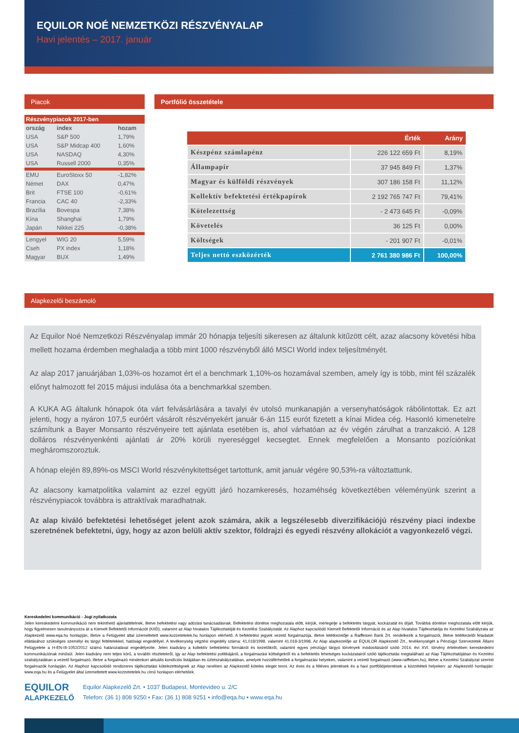EQUILOR NOÉ NEMZETKÖZI RÉSZVÉNYALAP
Havi jelentés – 2017. január
Piacok
| Részvénypiacok 2017-ben | | |
| ország | index | hozam |
| USA | S&P 500 | 1,79% |
| USA | S&P Midcap 400 | 1,60% |
| USA | NASDAQ | 4,30% |
| USA | Russell 2000 | 0,35% |
| EMU | EuroStoxx 50 | -1,82% |
| Német | DAX | 0,47% |
| Brit | FTSE 100 | -0,61% |
| Francia | CAC 40 | -2,33% |
| Brazília | Bovespa | 7,38% |
| Kína | Shanghai | 1,79% |
| Japán | Nikkei 225 | -0,38% |
| Lengyel | WIG 20 | 5,59% |
| Cseh | PX index | 1,18% |
| Magyar | BUX | 1,49% |
Portfólió összetétele
| | Érték | Arány |
| --- | --- | --- |
| Készpénz számlapénz | 226 122 659 Ft | 8,19% |
| Állampapír | 37 945 849 Ft | 1,37% |
| Magyar és külföldi részvények | 307 186 158 Ft | 11,12% |
| Kollektív befektetési értékpapírok | 2 192 765 747 Ft | 79,41% |
| Kötelezettség | - 2 473 645 Ft | -0,09% |
| Követelés | 36 125 Ft | 0,00% |
| Költségek | - 201 907 Ft | -0,01% |
| Teljes nettó eszközérték | 2 761 380 986 Ft | 100,00% |
Alapkezelői beszámoló
Az Equilor Noé Nemzetközi Részvényalap immár 20 hónapja teljesíti sikeresen az általunk kitűzött célt, azaz alacsony követési hiba mellett hozama érdemben meghaladja a több mint 1000 részvényből álló MSCI World index teljesítményét.
Az alap 2017 januárjában 1,03%-os hozamot ért el a benchmark 1,10%-os hozamával szemben, amely így is több, mint fél százalék előnyt halmozott fel 2015 májusi indulása óta a benchmarkkal szemben.
A KUKA AG általunk hónapok óta várt felvásárlására a tavalyi év utolsó munkanapján a versenyhatóságok rábólintottak. Ez azt jelenti, hogy a nyáron 107,5 euróért vásárolt részvényekért január 6-án 115 eurót fizetett a kínai Midea cég. Hasonló kimenetelre számítunk a Bayer Monsanto részvényeire tett ajánlata esetében is, ahol várhatóan az év végén zárulhat a tranzakció. A 128 dolláros részvényenkénti ajánlati ár 20% körüli nyereséggel kecsegtet. Ennek megfelelően a Monsanto pozíciónkat megháromszoroztuk.
A hónap elején 89,89%-os MSCI World részvénykitettséget tartottunk, amit január végére 90,53%-ra változtattunk.
Az alacsony kamatpolitika valamint az ezzel együtt járó hozamkeresés, hozaméhség következtében véleményünk szerint a részvénypiacok továbbra is attraktívak maradhatnak.
Az alap kiváló befektetési lehetőséget jelent azok számára, akik a legszélesebb diverzifikációjú részvény piaci indexbe szeretnének befektetni, úgy, hogy az azon belüli aktív szektor, földrajzi és egyedi részvény allokációt a vagyonkezelő végzi.
Kereskedelmi kommunikáció - Jogi nyilatkozata
Jelen kereskedelmi kommunikáció nem tekinthető ajánlattételnek, illetve befektetési vagy adózási tanácsadásnak. Befektetési döntése meghozatala előtt, kérjük, mérlegelje a befektetés tárgyát, kockázatát és díjait. Továbbá döntése meghozatala előtt kérjük, hogy figyelmesen tanulmányozza át a Kiemelt Befektetői Információt (KIID), valamint az Alap hivatalos Tájékoztatóját és Kezelési Szabályzatát. Az Alaphoz kapcsolódó Kiemelt Befektetői Információ és az Alap hivatalos Tájékoztatója és Kezelési Szabályzata az Alapkezelő www.eqa.hu honlapján, illetve a Felügyelet által üzemeltetett www.kozzetetelek.hu honlapon elérhető. A befektetési jegyek vezető forgalmazója, illetve letétkezelője a Raiffeisen Bank Zrt. rendelkezik a forgalmazói, illetve letétkezelői feladatok ellátásához szükséges személyi és tárgyi feltételekkel, hatósági engedéllyel. A tevékenység végzési engedély száma: 41.018/1998. valamint 41.018-3/1998. Az Alap alapkezelője az EQUILOR Alapkezelő Zrt., tevékenységét a Pénzügyi Szervezetek Állami Felügyelete a H-EN-III-1052/2012 számú határozatával engedélyezte. Jelen kiadvány a kollektív befektetési formákról és kezelőikről, valamint egyes pénzügyi tárgyú törvények módosításáról szóló 2014. évi XVI. törvény értelmében kereskedelmi kommunikációnak minősül. Jelen kiadvány nem teljes körű, a további részletekről, így az Alap befektetési politikájáról, a forgalmazási költségekről és a befektetés lehetséges kockázatairól szóló tájékoztatás megtalálható az Alap Tájékoztatójában és Kezelési szabályzatában a vezető forgalmazó, illetve a forgalmazó mindenkori aktuális kondíciós listájában és üzletszabályzatában, amelyek hozzáférhetőek a forgalmazási helyeken, valamint a vezető forgalmazó (www.raiffeisen.hu), illetve a Kezelési Szabályzat szerinti forgalmazók honlapján. Az Alaphoz kapcsolódó rendszeres tájékoztatási kötelezettségnek az Alap nevében az Alapkezelő köteles eleget tenni. Az éves és a féléves jelentések és a havi portfóliójelentések a közzétételi helyeken: az Alapkezelő honlapján: www.eqa.hu és a Felügyelet által üzemeltetett www.kozzetetelek.hu című honlapon elérhetőek.
EQUILOR
ALAPKEZELŐ
Equilor Alapkezelő Zrt. • 1037 Budapest, Montevideo u. 2/C
Telefon: (36 1) 808 9250 • Fax: (36 1) 808 9251 • info@eqa.hu • www.eqa.hu